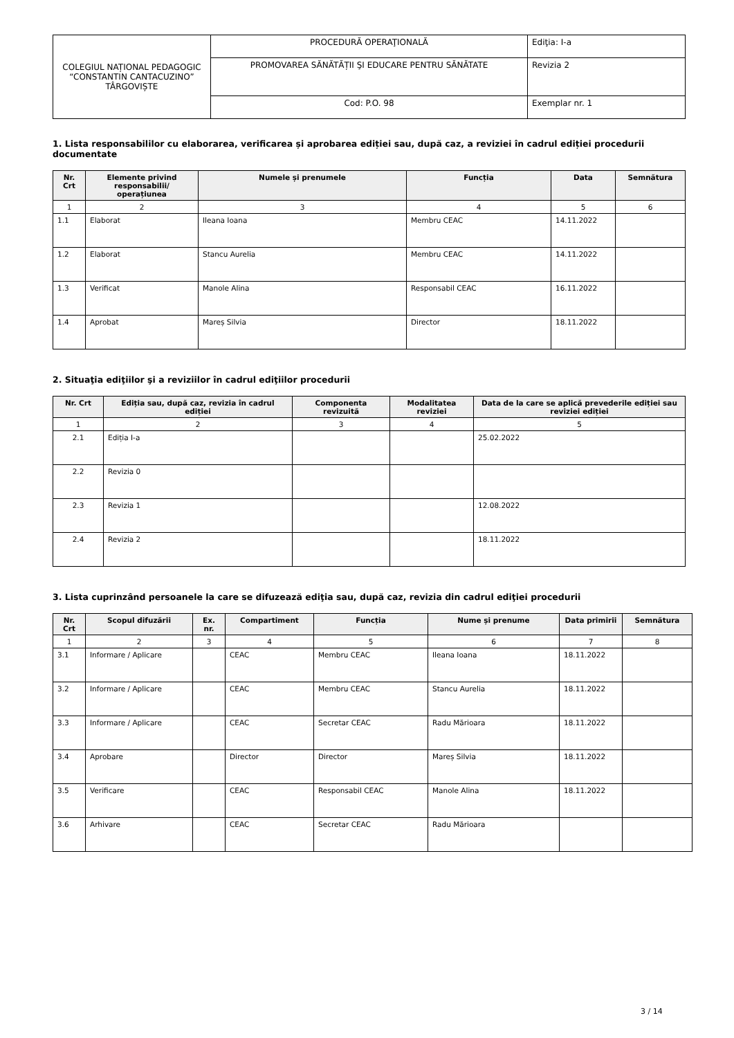| COLEGIUL NAȚIONAL PEDAGOGIC “CONSTANTIN CANTACUZINO” TÂRGOVIȘTE | PROCEDURĂ OPERAŢIONALĂ | Ediţia: I-a |
| | PROMOVAREA SĂNĂTĂȚII ŞI EDUCARE PENTRU SĂNĂTATE | Revizia 2 |
| | Cod: P.O. 98 | Exemplar nr. 1 |
1. Lista responsabililor cu elaborarea, verificarea și aprobarea ediției sau, după caz, a reviziei în cadrul ediției procedurii documentate
| Nr. Crt | Elemente privind responsabilii/ operațiunea | Numele și prenumele | Funcția | Data | Semnătura |
| --- | --- | --- | --- | --- | --- |
| 1 | 2 | 3 | 4 | 5 | 6 |
| 1.1 | Elaborat | Ileana Ioana | Membru CEAC | 14.11.2022 | |
| 1.2 | Elaborat | Stancu Aurelia | Membru CEAC | 14.11.2022 | |
| 1.3 | Verificat | Manole Alina | Responsabil CEAC | 16.11.2022 | |
| 1.4 | Aprobat | Mareș Silvia | Director | 18.11.2022 | |
2. Situaţia ediţiilor şi a reviziilor în cadrul ediţiilor procedurii
| Nr. Crt | Ediția sau, după caz, revizia în cadrul ediției | Componenta revizuită | Modalitatea reviziei | Data de la care se aplică prevederile ediției sau reviziei ediției |
| --- | --- | --- | --- | --- |
| 1 | 2 | 3 | 4 | 5 |
| 2.1 | Ediția I-a | | | 25.02.2022 |
| 2.2 | Revizia 0 | | | |
| 2.3 | Revizia 1 | | | 12.08.2022 |
| 2.4 | Revizia 2 | | | 18.11.2022 |
3. Lista cuprinzând persoanele la care se difuzează ediţia sau, după caz, revizia din cadrul ediţiei procedurii
| Nr. Crt | Scopul difuzării | Ex. nr. | Compartiment | Funcția | Nume și prenume | Data primirii | Semnătura |
| --- | --- | --- | --- | --- | --- | --- | --- |
| 1 | 2 | 3 | 4 | 5 | 6 | 7 | 8 |
| 3.1 | Informare / Aplicare | | CEAC | Membru CEAC | Ileana Ioana | 18.11.2022 | |
| 3.2 | Informare / Aplicare | | CEAC | Membru CEAC | Stancu Aurelia | 18.11.2022 | |
| 3.3 | Informare / Aplicare | | CEAC | Secretar CEAC | Radu Mărioara | 18.11.2022 | |
| 3.4 | Aprobare | | Director | Director | Mareș Silvia | 18.11.2022 | |
| 3.5 | Verificare | | CEAC | Responsabil CEAC | Manole Alina | 18.11.2022 | |
| 3.6 | Arhivare | | CEAC | Secretar CEAC | Radu Mărioara | | |
3 / 14